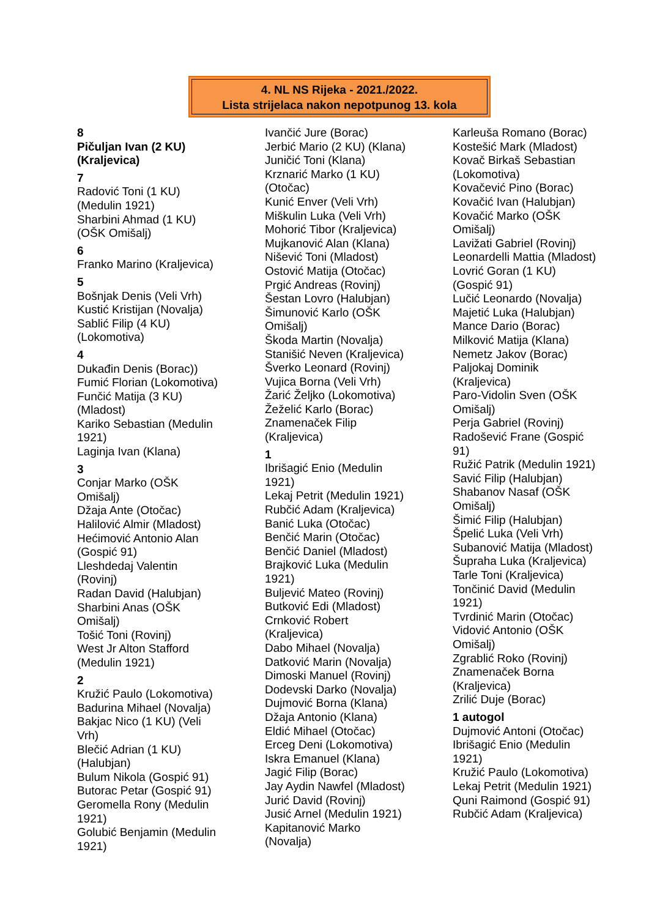4. NL NS Rijeka - 2021./2022.
Lista strijelaca nakon nepotpunog 13. kola
8
Pičuljan Ivan (2 KU)
(Kraljevica)
7
Radović Toni (1 KU)
(Medulin 1921)
Sharbini Ahmad (1 KU)
(OŠK Omišalj)
6
Franko Marino (Kraljevica)
5
Bošnjak Denis (Veli Vrh)
Kustić Kristijan (Novalja)
Sablić Filip (4 KU)
(Lokomotiva)
4
Dukađin Denis (Borac))
Fumić Florian (Lokomotiva)
Funčić Matija (3 KU)
(Mladost)
Kariko Sebastian (Medulin
1921)
Laginja Ivan (Klana)
3
Conjar Marko (OŠK
Omišalj)
Džaja Ante (Otočac)
Halilović Almir (Mladost)
Hećimović Antonio Alan
(Gospić 91)
Lleshdedaj Valentin
(Rovinj)
Radan David (Halubjan)
Sharbini Anas (OŠK
Omišalj)
Tošić Toni (Rovinj)
West Jr Alton Stafford
(Medulin 1921)
2
Kružić Paulo (Lokomotiva)
Badurina Mihael (Novalja)
Bakjac Nico (1 KU) (Veli
Vrh)
Blečić Adrian (1 KU)
(Halubjan)
Bulum Nikola (Gospić 91)
Butorac Petar (Gospić 91)
Geromella Rony (Medulin
1921)
Golubić Benjamin (Medulin
1921)
Ivančić Jure (Borac)
Jerbić Mario (2 KU) (Klana)
Juničić Toni (Klana)
Krznarić Marko (1 KU)
(Otočac)
Kunić Enver (Veli Vrh)
Miškulin Luka (Veli Vrh)
Mohorić Tibor (Kraljevica)
Mujkanović Alan (Klana)
Nišević Toni (Mladost)
Ostović Matija (Otočac)
Prgić Andreas (Rovinj)
Šestan Lovro (Halubjan)
Šimunović Karlo (OŠK
Omišalj)
Škoda Martin (Novalja)
Stanišić Neven (Kraljevica)
Šverko Leonard (Rovinj)
Vujica Borna (Veli Vrh)
Žarić Željko (Lokomotiva)
Žeželić Karlo (Borac)
Znamenaček Filip
(Kraljevica)
1
Ibrišagić Enio (Medulin
1921)
Lekaj Petrit (Medulin 1921)
Rubčić Adam (Kraljevica)
Banić Luka (Otočac)
Benčić Marin (Otočac)
Benčić Daniel (Mladost)
Brajković Luka (Medulin
1921)
Buljević Mateo (Rovinj)
Butković Edi (Mladost)
Crnković Robert
(Kraljevica)
Dabo Mihael (Novalja)
Datković Marin (Novalja)
Dimoski Manuel (Rovinj)
Dodevski Darko (Novalja)
Dujmović Borna (Klana)
Džaja Antonio (Klana)
Eldić Mihael (Otočac)
Erceg Deni (Lokomotiva)
Iskra Emanuel (Klana)
Jagić Filip (Borac)
Jay Aydin Nawfel (Mladost)
Jurić David (Rovinj)
Jusić Arnel (Medulin 1921)
Kapitanović Marko
(Novalja)
Karleuša Romano (Borac)
Kostešić Mark (Mladost)
Kovač Birkaš Sebastian
(Lokomotiva)
Kovačević Pino (Borac)
Kovačić Ivan (Halubjan)
Kovačić Marko (OŠK
Omišalj)
Lavižati Gabriel (Rovinj)
Leonardelli Mattia (Mladost)
Lovrić Goran (1 KU)
(Gospić 91)
Lučić Leonardo (Novalja)
Majetić Luka (Halubjan)
Mance Dario (Borac)
Milković Matija (Klana)
Nemetz Jakov (Borac)
Paljokaj Dominik
(Kraljevica)
Paro-Vidolin Sven (OŠK
Omišalj)
Perja Gabriel (Rovinj)
Radošević Frane (Gospić
91)
Ružić Patrik (Medulin 1921)
Savić Filip (Halubjan)
Shabanov Nasaf (OŠK
Omišalj)
Šimić Filip (Halubjan)
Špelić Luka (Veli Vrh)
Subanović Matija (Mladost)
Šupraha Luka (Kraljevica)
Tarle Toni (Kraljevica)
Tončinić David (Medulin
1921)
Tvrdinić Marin (Otočac)
Vidović Antonio (OŠK
Omišalj)
Zgrablić Roko (Rovinj)
Znamenaček Borna
(Kraljevica)
Zrilić Duje (Borac)
1 autogol
Dujmović Antoni (Otočac)
Ibrišagić Enio (Medulin
1921)
Kružić Paulo (Lokomotiva)
Lekaj Petrit (Medulin 1921)
Quni Raimond (Gospić 91)
Rubčić Adam (Kraljevica)